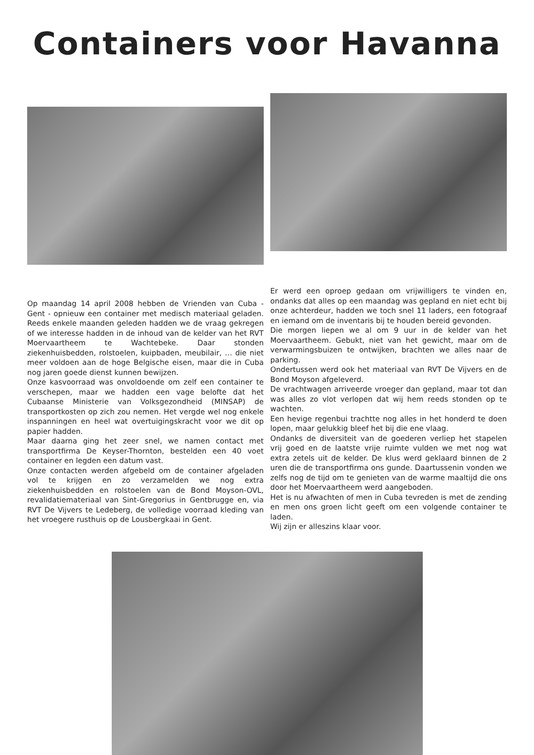Containers voor Havanna
Op maandag 14 april 2008 hebben de Vrienden van Cuba - Gent - opnieuw een container met medisch materiaal geladen. Reeds enkele maanden geleden hadden we de vraag gekregen of we interesse hadden in de inhoud van de kelder van het RVT Moervaartheem te Wachtebeke. Daar stonden ziekenhuisbedden, rolstoelen, kuipbaden, meubilair, … die niet meer voldoen aan de hoge Belgische eisen, maar die in Cuba nog jaren goede dienst kunnen bewijzen.
Onze kasvoorraad was onvoldoende om zelf een container te verschepen, maar we hadden een vage belofte dat het Cubaanse Ministerie van Volksgezondheid (MINSAP) de transportkosten op zich zou nemen. Het vergde wel nog enkele inspanningen en heel wat overtuigingskracht voor we dit op papier hadden.
Maar daarna ging het zeer snel, we namen contact met transportfirma De Keyser-Thornton, bestelden een 40 voet container en legden een datum vast.
Onze contacten werden afgebeld om de container afgeladen vol te krijgen en zo verzamelden we nog extra ziekenhuisbedden en rolstoelen van de Bond Moyson-OVL, revalidatiemateriaal van Sint-Gregorius in Gentbrugge en, via RVT De Vijvers te Ledeberg, de volledige voorraad kleding van het vroegere rusthuis op de Lousbergkaai in Gent.
Er werd een oproep gedaan om vrijwilligers te vinden en, ondanks dat alles op een maandag was gepland en niet echt bij onze achterdeur, hadden we toch snel 11 laders, een fotograaf en iemand om de inventaris bij te houden bereid gevonden.
Die morgen liepen we al om 9 uur in de kelder van het Moervaartheem. Gebukt, niet van het gewicht, maar om de verwarmingsbuizen te ontwijken, brachten we alles naar de parking.
Ondertussen werd ook het materiaal van RVT De Vijvers en de Bond Moyson afgeleverd.
De vrachtwagen arriveerde vroeger dan gepland, maar tot dan was alles zo vlot verlopen dat wij hem reeds stonden op te wachten.
Een hevige regenbui trachtte nog alles in het honderd te doen lopen, maar gelukkig bleef het bij die ene vlaag.
Ondanks de diversiteit van de goederen verliep het stapelen vrij goed en de laatste vrije ruimte vulden we met nog wat extra zetels uit de kelder. De klus werd geklaard binnen de 2 uren die de transportfirma ons gunde. Daartussenin vonden we zelfs nog de tijd om te genieten van de warme maaltijd die ons door het Moervaartheem werd aangeboden.
Het is nu afwachten of men in Cuba tevreden is met de zending en men ons groen licht geeft om een volgende container te laden.
Wij zijn er alleszins klaar voor.